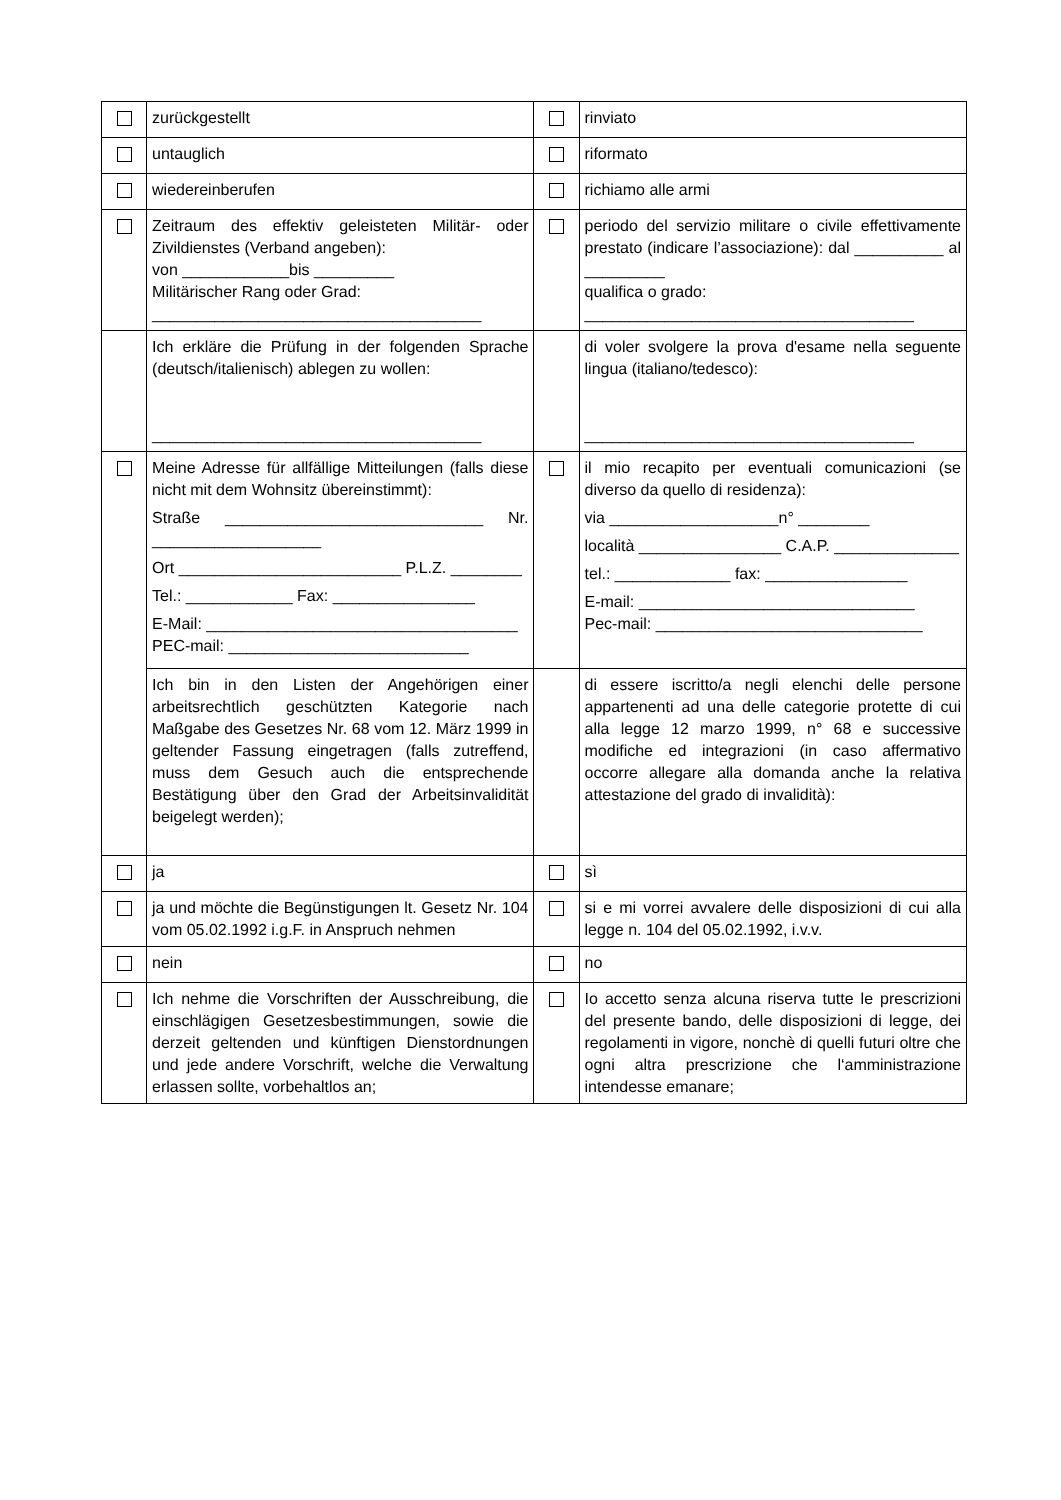| | zurückgestellt | | rinviato |
| | untauglich | | riformato |
| | wiedereinberufen | | richiamo alle armi |
| | Zeitraum des effektiv geleisteten Militär- oder Zivildienstes (Verband angeben): von ____________bis _________ Militärischer Rang oder Grad: _____________________________________ | | periodo del servizio militare o civile effettivamente prestato (indicare l’associazione): dal __________ al _________ qualifica o grado: _____________________________________ |
| | Ich erkläre die Prüfung in der folgenden Sprache (deutsch/italienisch) ablegen zu wollen: _____________________________________ | | di voler svolgere la prova d'esame nella seguente lingua (italiano/tedesco): _____________________________________ |
| | Meine Adresse für allfällige Mitteilungen (falls diese nicht mit dem Wohnsitz übereinstimmt): Straße _____________________________ Nr. ___________________ Ort _________________________ P.L.Z. ________ Tel.: ____________ Fax: ________________ E-Mail: ___________________________________ PEC-mail: ___________________________ | | il mio recapito per eventuali comunicazioni (se diverso da quello di residenza): via ___________________n° ________ località ________________ C.A.P. ______________ tel.: _____________ fax: ________________ E-mail: _______________________________ Pec-mail: ______________________________ |
| | Ich bin in den Listen der Angehörigen einer arbeitsrechtlich geschützten Kategorie nach Maßgabe des Gesetzes Nr. 68 vom 12. März 1999 in geltender Fassung eingetragen (falls zutreffend, muss dem Gesuch auch die entsprechende Bestätigung über den Grad der Arbeitsinvalidität beigelegt werden); | | di essere iscritto/a negli elenchi delle persone appartenenti ad una delle categorie protette di cui alla legge 12 marzo 1999, n° 68 e successive modifiche ed integrazioni (in caso affermativo occorre allegare alla domanda anche la relativa attestazione del grado di invalidità): |
| | ja | | sì |
| | ja und möchte die Begünstigungen lt. Gesetz Nr. 104 vom 05.02.1992 i.g.F. in Anspruch nehmen | | si e mi vorrei avvalere delle disposizioni di cui alla legge n. 104 del 05.02.1992, i.v.v. |
| | nein | | no |
| | Ich nehme die Vorschriften der Ausschreibung, die einschlägigen Gesetzesbestimmungen, sowie die derzeit geltenden und künftigen Dienstordnungen und jede andere Vorschrift, welche die Verwaltung erlassen sollte, vorbehaltlos an; | | Io accetto senza alcuna riserva tutte le prescrizioni del presente bando, delle disposizioni di legge, dei regolamenti in vigore, nonchè di quelli futuri oltre che ogni altra prescrizione che l‘amministrazione intendesse emanare; |